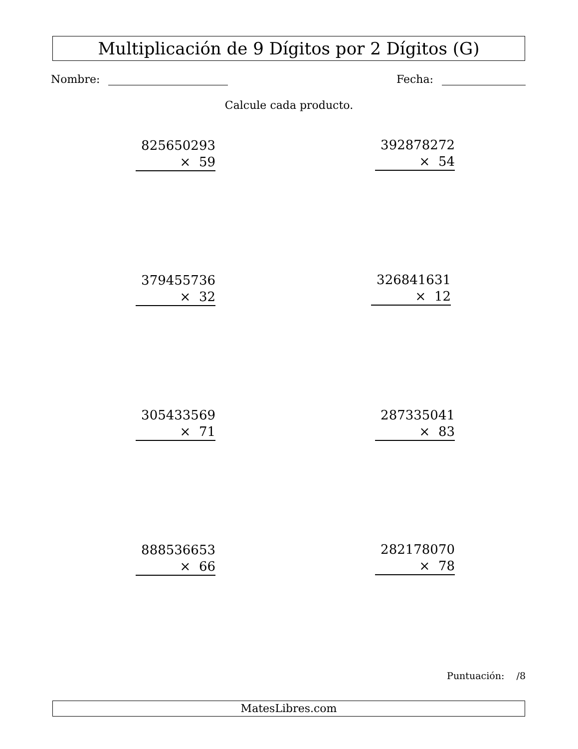Multiplicación de 9 Dígitos por 2 Dígitos (G)
Nombre: Fecha:
Calcule cada producto.
825650293
× 59
392878272
× 54
379455736
× 32
326841631
× 12
305433569
× 71
287335041
× 83
888536653
× 66
282178070
× 78
Puntuación: /8
MatesLibres.com